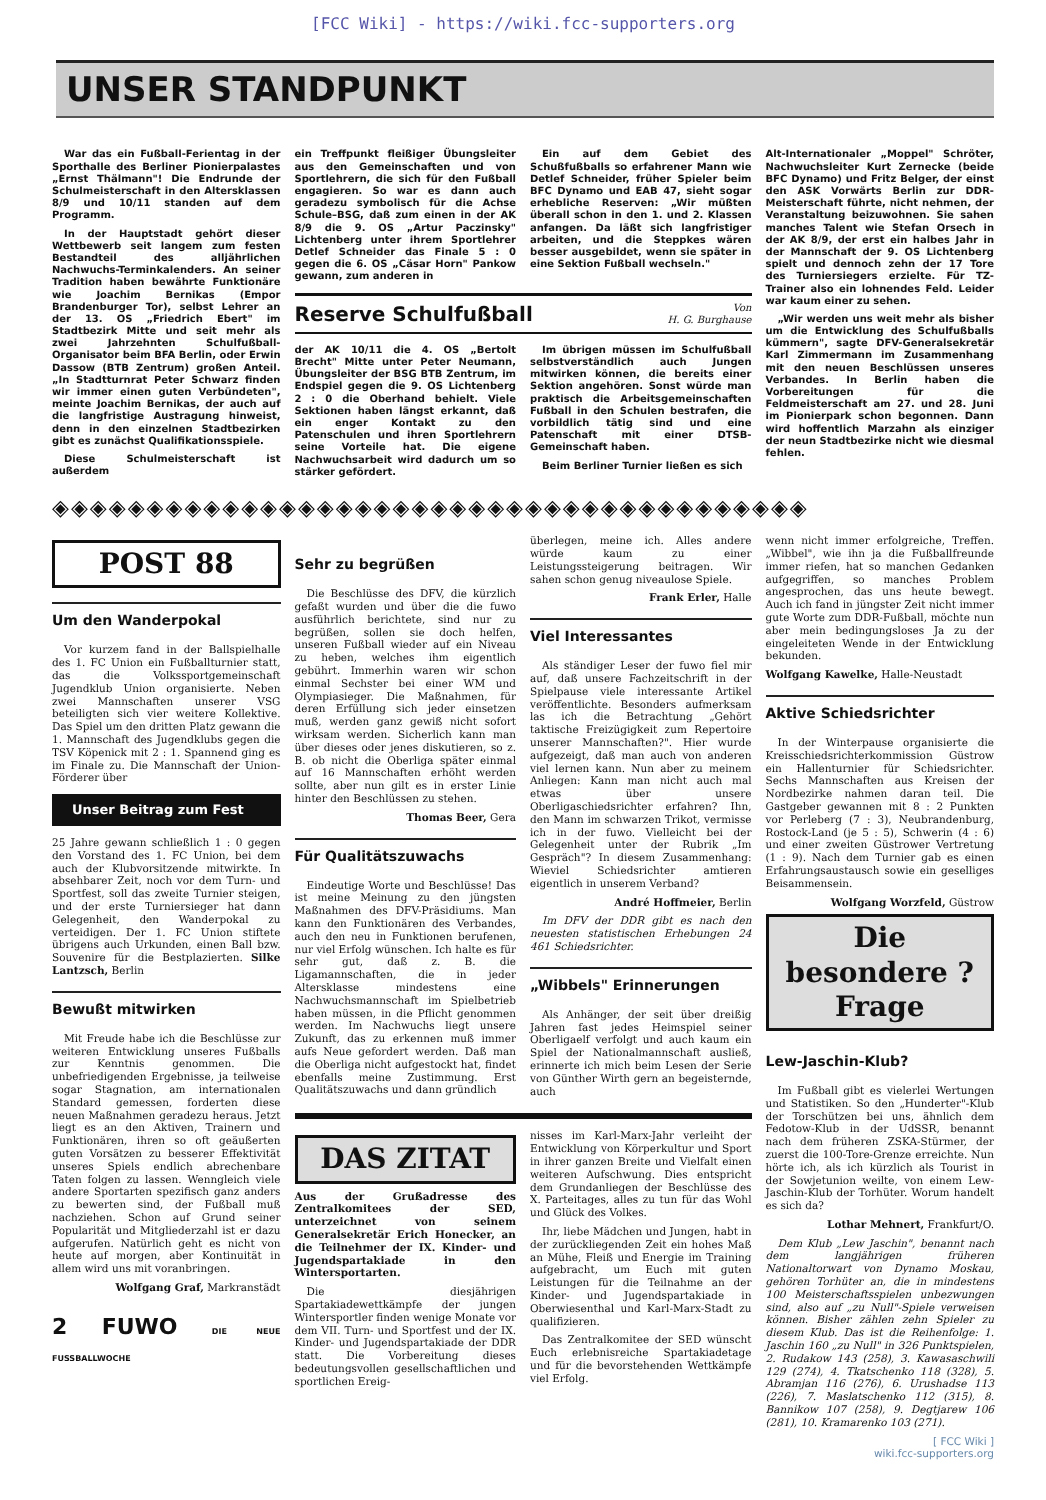[FCC Wiki] - https://wiki.fcc-supporters.org
UNSER STANDPUNKT
War das ein Fußball-Ferientag in der Sporthalle des Berliner Pionierpalastes „Ernst Thälmann"! Die Endrunde der Schulmeisterschaft in den Altersklassen 8/9 und 10/11 standen auf dem Programm.
In der Hauptstadt gehört dieser Wettbewerb seit langem zum festen Bestandteil des alljährlichen Nachwuchs-Terminkalenders. An seiner Tradition haben bewährte Funktionäre wie Joachim Bernikas (Empor Brandenburger Tor), selbst Lehrer an der 13. OS „Friedrich Ebert" im Stadtbezirk Mitte und seit mehr als zwei Jahrzehnten Schulfußball-Organisator beim BFA Berlin, oder Erwin Dassow (BTB Zentrum) großen Anteil. „In Stadtturnrat Peter Schwarz finden wir immer einen guten Verbündeten", meinte Joachim Bernikas, der auch auf die langfristige Austragung hinweist, denn in den einzelnen Stadtbezirken gibt es zunächst Qualifikationsspiele.
Diese Schulmeisterschaft ist außerdem
ein Treffpunkt fleißiger Übungsleiter aus den Gemeinschaften und von Sportlehrern, die sich für den Fußball engagieren. So war es dann auch geradezu symbolisch für die Achse Schule–BSG, daß zum einen in der AK 8/9 die 9. OS „Artur Paczinsky" Lichtenberg unter ihrem Sportlehrer Detlef Schneider das Finale 5 : 0 gegen die 6. OS „Cäsar Horn" Pankow gewann, zum anderen in
Ein auf dem Gebiet des Schußfußballs so erfahrener Mann wie Detlef Schneider, früher Spieler beim BFC Dynamo und EAB 47, sieht sogar erhebliche Reserven: „Wir müßten überall schon in den 1. und 2. Klassen anfangen. Da läßt sich langfristiger arbeiten, und die Steppkes wären besser ausgebildet, wenn sie später in eine Sektion Fußball wechseln."
Reserve Schulfußball Von
H. G. Burghause
der AK 10/11 die 4. OS „Bertolt Brecht" Mitte unter Peter Neumann, Übungsleiter der BSG BTB Zentrum, im Endspiel gegen die 9. OS Lichtenberg 2 : 0 die Oberhand behielt. Viele Sektionen haben längst erkannt, daß ein enger Kontakt zu den Patenschulen und ihren Sportlehrern seine Vorteile hat. Die eigene Nachwuchsarbeit wird dadurch um so stärker gefördert.
Im übrigen müssen im Schulfußball selbstverständlich auch Jungen mitwirken können, die bereits einer Sektion angehören. Sonst würde man praktisch die Arbeitsgemeinschaften Fußball in den Schulen bestrafen, die vorbildlich tätig sind und eine Patenschaft mit einer DTSB-Gemeinschaft haben.
Beim Berliner Turnier ließen es sich
Alt-Internationaler „Moppel" Schröter, Nachwuchsleiter Kurt Zernecke (beide BFC Dynamo) und Fritz Belger, der einst den ASK Vorwärts Berlin zur DDR-Meisterschaft führte, nicht nehmen, der Veranstaltung beizuwohnen. Sie sahen manches Talent wie Stefan Orsech in der AK 8/9, der erst ein halbes Jahr in der Mannschaft der 9. OS Lichtenberg spielt und dennoch zehn der 17 Tore des Turniersiegers erzielte. Für TZ-Trainer also ein lohnendes Feld. Leider war kaum einer zu sehen.
„Wir werden uns weit mehr als bisher um die Entwicklung des Schulfußballs kümmern", sagte DFV-Generalsekretär Karl Zimmermann im Zusammenhang mit den neuen Beschlüssen unseres Verbandes. In Berlin haben die Vorbereitungen für die Feldmeisterschaft am 27. und 28. Juni im Pionierpark schon begonnen. Dann wird hoffentlich Marzahn als einziger der neun Stadtbezirke nicht wie diesmal fehlen.
◈◈◈◈◈◈◈◈◈◈◈◈◈◈◈◈◈◈◈◈◈◈◈◈◈◈◈◈◈◈◈◈◈◈◈◈◈◈◈◈
POST 88
Um den Wanderpokal
Vor kurzem fand in der Ballspielhalle des 1. FC Union ein Fußballturnier statt, das die Volkssportgemeinschaft Jugendklub Union organisierte. Neben zwei Mannschaften unserer VSG beteiligten sich vier weitere Kollektive. Das Spiel um den dritten Platz gewann die 1. Mannschaft des Jugendklubs gegen die TSV Köpenick mit 2 : 1. Spannend ging es im Finale zu. Die Mannschaft der Union-Förderer über
Unser Beitrag zum Fest
25 Jahre gewann schließlich 1 : 0 gegen den Vorstand des 1. FC Union, bei dem auch der Klubvorsitzende mitwirkte. In absehbarer Zeit, noch vor dem Turn- und Sportfest, soll das zweite Turnier steigen, und der erste Turniersieger hat dann Gelegenheit, den Wanderpokal zu verteidigen. Der 1. FC Union stiftete übrigens auch Urkunden, einen Ball bzw. Souvenire für die Bestplazierten. Silke Lantzsch, Berlin
Bewußt mitwirken
Mit Freude habe ich die Beschlüsse zur weiteren Entwicklung unseres Fußballs zur Kenntnis genommen. Die unbefriedigenden Ergebnisse, ja teilweise sogar Stagnation, am internationalen Standard gemessen, forderten diese neuen Maßnahmen geradezu heraus. Jetzt liegt es an den Aktiven, Trainern und Funktionären, ihren so oft geäußerten guten Vorsätzen zu besserer Effektivität unseres Spiels endlich abrechenbare Taten folgen zu lassen. Wenngleich viele andere Sportarten spezifisch ganz anders zu bewerten sind, der Fußball muß nachziehen. Schon auf Grund seiner Popularität und Mitgliederzahl ist er dazu aufgerufen. Natürlich geht es nicht von heute auf morgen, aber Kontinuität in allem wird uns mit voranbringen.
Wolfgang Graf, Markranstädt
2 FUWO DIE NEUE FUSSBALLWOCHE
Sehr zu begrüßen
Die Beschlüsse des DFV, die kürzlich gefaßt wurden und über die die fuwo ausführlich berichtete, sind nur zu begrüßen, sollen sie doch helfen, unseren Fußball wieder auf ein Niveau zu heben, welches ihm eigentlich gebührt. Immerhin waren wir schon einmal Sechster bei einer WM und Olympiasieger. Die Maßnahmen, für deren Erfüllung sich jeder einsetzen muß, werden ganz gewiß nicht sofort wirksam werden. Sicherlich kann man über dieses oder jenes diskutieren, so z. B. ob nicht die Oberliga später einmal auf 16 Mannschaften erhöht werden sollte, aber nun gilt es in erster Linie hinter den Beschlüssen zu stehen.
Thomas Beer, Gera
Für Qualitätszuwachs
Eindeutige Worte und Beschlüsse! Das ist meine Meinung zu den jüngsten Maßnahmen des DFV-Präsidiums. Man kann den Funktionären des Verbandes, auch den neu in Funktionen berufenen, nur viel Erfolg wünschen. Ich halte es für sehr gut, daß z. B. die Ligamannschaften, die in jeder Altersklasse mindestens eine Nachwuchsmannschaft im Spielbetrieb haben müssen, in die Pflicht genommen werden. Im Nachwuchs liegt unsere Zukunft, das zu erkennen muß immer aufs Neue gefordert werden. Daß man die Oberliga nicht aufgestockt hat, findet ebenfalls meine Zustimmung. Erst Qualitätszuwachs und dann gründlich
überlegen, meine ich. Alles andere würde kaum zu einer Leistungssteigerung beitragen. Wir sahen schon genug niveaulose Spiele.
Frank Erler, Halle
Viel Interessantes
Als ständiger Leser der fuwo fiel mir auf, daß unsere Fachzeitschrift in der Spielpause viele interessante Artikel veröffentlichte. Besonders aufmerksam las ich die Betrachtung „Gehört taktische Freizügigkeit zum Repertoire unserer Mannschaften?". Hier wurde aufgezeigt, daß man auch von anderen viel lernen kann. Nun aber zu meinem Anliegen: Kann man nicht auch mal etwas über unsere Oberligaschiedsrichter erfahren? Ihn, den Mann im schwarzen Trikot, vermisse ich in der fuwo. Vielleicht bei der Gelegenheit unter der Rubrik „Im Gespräch"? In diesem Zusammenhang: Wieviel Schiedsrichter amtieren eigentlich in unserem Verband?
André Hoffmeier, Berlin
Im DFV der DDR gibt es nach den neuesten statistischen Erhebungen 24 461 Schiedsrichter.
„Wibbels" Erinnerungen
Als Anhänger, der seit über dreißig Jahren fast jedes Heimspiel seiner Oberligaelf verfolgt und auch kaum ein Spiel der Nationalmannschaft ausließ, erinnerte ich mich beim Lesen der Serie von Günther Wirth gern an begeisternde, auch
DAS ZITAT
Aus der Grußadresse des Zentralkomitees der SED, unterzeichnet von seinem Generalsekretär Erich Honecker, an die Teilnehmer der IX. Kinder- und Jugendspartakiade in den Wintersportarten.
Die diesjährigen Spartakiadewettkämpfe der jungen Wintersportler finden wenige Monate vor dem VII. Turn- und Sportfest und der IX. Kinder- und Jugendspartakiade der DDR statt. Die Vorbereitung dieses bedeutungsvollen gesellschaftlichen und sportlichen Ereig-
nisses im Karl-Marx-Jahr verleiht der Entwicklung von Körperkultur und Sport in ihrer ganzen Breite und Vielfalt einen weiteren Aufschwung. Dies entspricht dem Grundanliegen der Beschlüsse des X. Parteitages, alles zu tun für das Wohl und Glück des Volkes.
Ihr, liebe Mädchen und Jungen, habt in der zurückliegenden Zeit ein hohes Maß an Mühe, Fleiß und Energie im Training aufgebracht, um Euch mit guten Leistungen für die Teilnahme an der Kinder- und Jugendspartakiade in Oberwiesenthal und Karl-Marx-Stadt zu qualifizieren.
Das Zentralkomitee der SED wünscht Euch erlebnisreiche Spartakiadetage und für die bevorstehenden Wettkämpfe viel Erfolg.
wenn nicht immer erfolgreiche, Treffen. „Wibbel", wie ihn ja die Fußballfreunde immer riefen, hat so manchen Gedanken aufgegriffen, so manches Problem angesprochen, das uns heute bewegt. Auch ich fand in jüngster Zeit nicht immer gute Worte zum DDR-Fußball, möchte nun aber mein bedingungsloses Ja zu der eingeleiteten Wende in der Entwicklung bekunden.
Wolfgang Kawelke, Halle-Neustadt
Aktive Schiedsrichter
In der Winterpause organisierte die Kreisschiedsrichterkommission Güstrow ein Hallenturnier für Schiedsrichter. Sechs Mannschaften aus Kreisen der Nordbezirke nahmen daran teil. Die Gastgeber gewannen mit 8 : 2 Punkten vor Perleberg (7 : 3), Neubrandenburg, Rostock-Land (je 5 : 5), Schwerin (4 : 6) und einer zweiten Güstrower Vertretung (1 : 9). Nach dem Turnier gab es einen Erfahrungsaustausch sowie ein geselliges Beisammensein.
Wolfgang Worzfeld, Güstrow
Die besondere ? Frage
Lew-Jaschin-Klub?
Im Fußball gibt es vielerlei Wertungen und Statistiken. So den „Hunderter"-Klub der Torschützen bei uns, ähnlich dem Fedotow-Klub in der UdSSR, benannt nach dem früheren ZSKA-Stürmer, der zuerst die 100-Tore-Grenze erreichte. Nun hörte ich, als ich kürzlich als Tourist in der Sowjetunion weilte, von einem Lew-Jaschin-Klub der Torhüter. Worum handelt es sich da?
Lothar Mehnert, Frankfurt/O.
Dem Klub „Lew Jaschin", benannt nach dem langjährigen früheren Nationaltorwart von Dynamo Moskau, gehören Torhüter an, die in mindestens 100 Meisterschaftsspielen unbezwungen sind, also auf „zu Null"-Spiele verweisen können. Bisher zählen zehn Spieler zu diesem Klub. Das ist die Reihenfolge: 1. Jaschin 160 „zu Null" in 326 Punktspielen, 2. Rudakow 143 (258), 3. Kawasaschwili 129 (274), 4. Tkatschenko 118 (328), 5. Abramjan 116 (276), 6. Urushadse 113 (226), 7. Maslatschenko 112 (315), 8. Bannikow 107 (258), 9. Degtjarew 106 (281), 10. Kramarenko 103 (271).
[ FCC Wiki ]
wiki.fcc-supporters.org